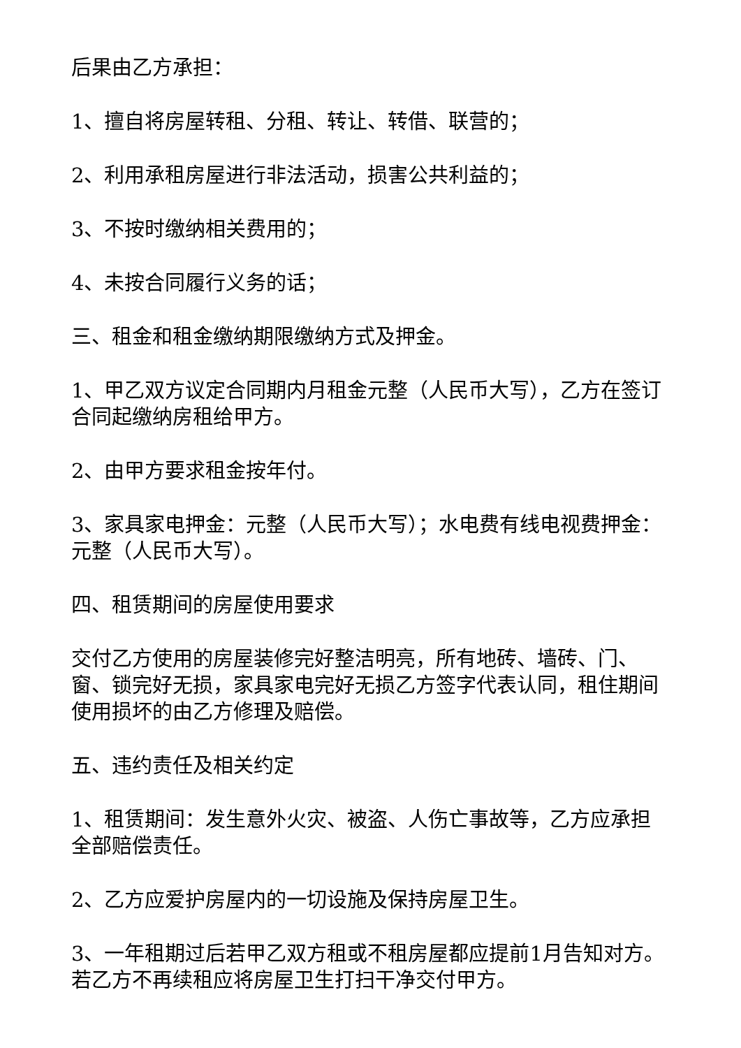后果由乙方承担：
1、擅自将房屋转租、分租、转让、转借、联营的；
2、利用承租房屋进行非法活动，损害公共利益的；
3、不按时缴纳相关费用的；
4、未按合同履行义务的话；
三、租金和租金缴纳期限缴纳方式及押金。
1、甲乙双方议定合同期内月租金元整（人民币大写），乙方在签订合同起缴纳房租给甲方。
2、由甲方要求租金按年付。
3、家具家电押金：元整（人民币大写）；水电费有线电视费押金：元整（人民币大写）。
四、租赁期间的房屋使用要求
交付乙方使用的房屋装修完好整洁明亮，所有地砖、墙砖、门、窗、锁完好无损，家具家电完好无损乙方签字代表认同，租住期间使用损坏的由乙方修理及赔偿。
五、违约责任及相关约定
1、租赁期间：发生意外火灾、被盗、人伤亡事故等，乙方应承担全部赔偿责任。
2、乙方应爱护房屋内的一切设施及保持房屋卫生。
3、一年租期过后若甲乙双方租或不租房屋都应提前1月告知对方。若乙方不再续租应将房屋卫生打扫干净交付甲方。